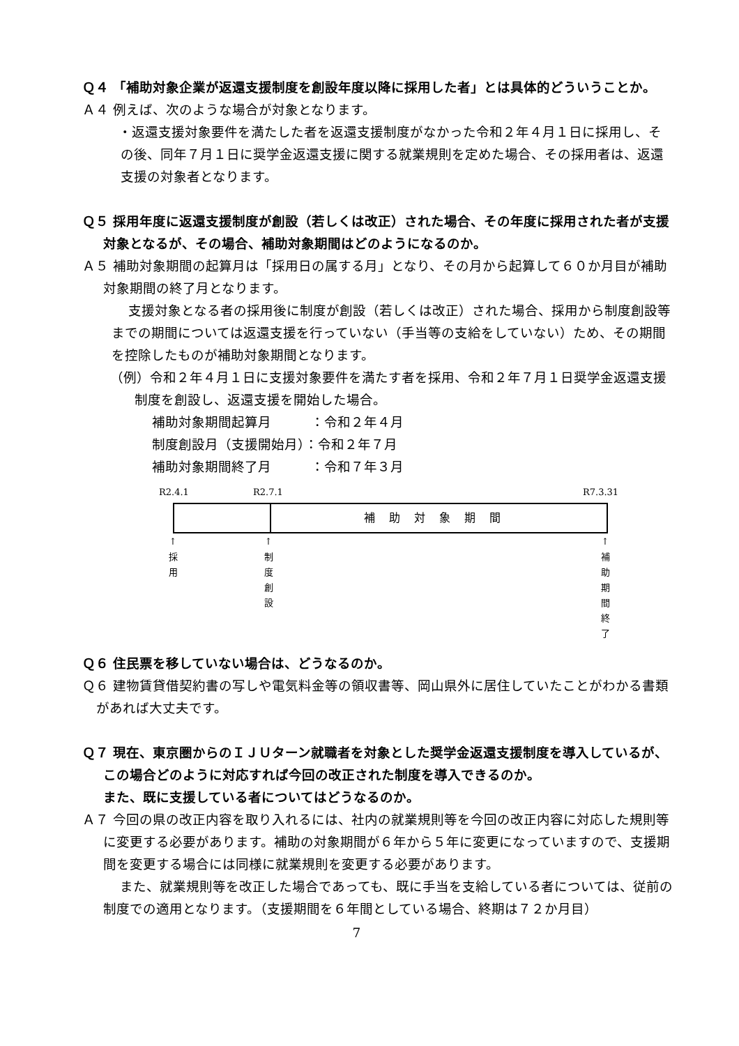Ｑ４ 「補助対象企業が返還支援制度を創設年度以降に採用した者」とは具体的どういうことか。
Ａ４ 例えば、次のような場合が対象となります。
・返還支援対象要件を満たした者を返還支援制度がなかった令和２年４月１日に採用し、その後、同年７月１日に奨学金返還支援に関する就業規則を定めた場合、その採用者は、返還支援の対象者となります。
Ｑ５ 採用年度に返還支援制度が創設（若しくは改正）された場合、その年度に採用された者が支援対象となるが、その場合、補助対象期間はどのようになるのか。
Ａ５ 補助対象期間の起算月は「採用日の属する月」となり、その月から起算して６０か月目が補助対象期間の終了月となります。
支援対象となる者の採用後に制度が創設（若しくは改正）された場合、採用から制度創設等までの期間については返還支援を行っていない（手当等の支給をしていない）ため、その期間を控除したものが補助対象期間となります。
（例）令和２年４月１日に支援対象要件を満たす者を採用、令和２年７月１日奨学金返還支援制度を創設し、返還支援を開始した場合。
補助対象期間起算月　　　：令和２年４月
制度創設月（支援開始月）：令和２年７月
補助対象期間終了月　　　：令和７年３月
R2.4.1 R2.7.1 R7.3.31
補助対象期間
↑
採
用
↑
制
度
創
設
↑
補
助
期
間
終
了
Ｑ６ 住民票を移していない場合は、どうなるのか。
Ｑ６ 建物賃貸借契約書の写しや電気料金等の領収書等、岡山県外に居住していたことがわかる書類があれば大丈夫です。
Ｑ７ 現在、東京圏からのＩＪＵターン就職者を対象とした奨学金返還支援制度を導入しているが、この場合どのように対応すれば今回の改正された制度を導入できるのか。
また、既に支援している者についてはどうなるのか。
Ａ７ 今回の県の改正内容を取り入れるには、社内の就業規則等を今回の改正内容に対応した規則等に変更する必要があります。補助の対象期間が６年から５年に変更になっていますので、支援期間を変更する場合には同様に就業規則を変更する必要があります。
また、就業規則等を改正した場合であっても、既に手当を支給している者については、従前の制度での適用となります。（支援期間を６年間としている場合、終期は７２か月目）
7